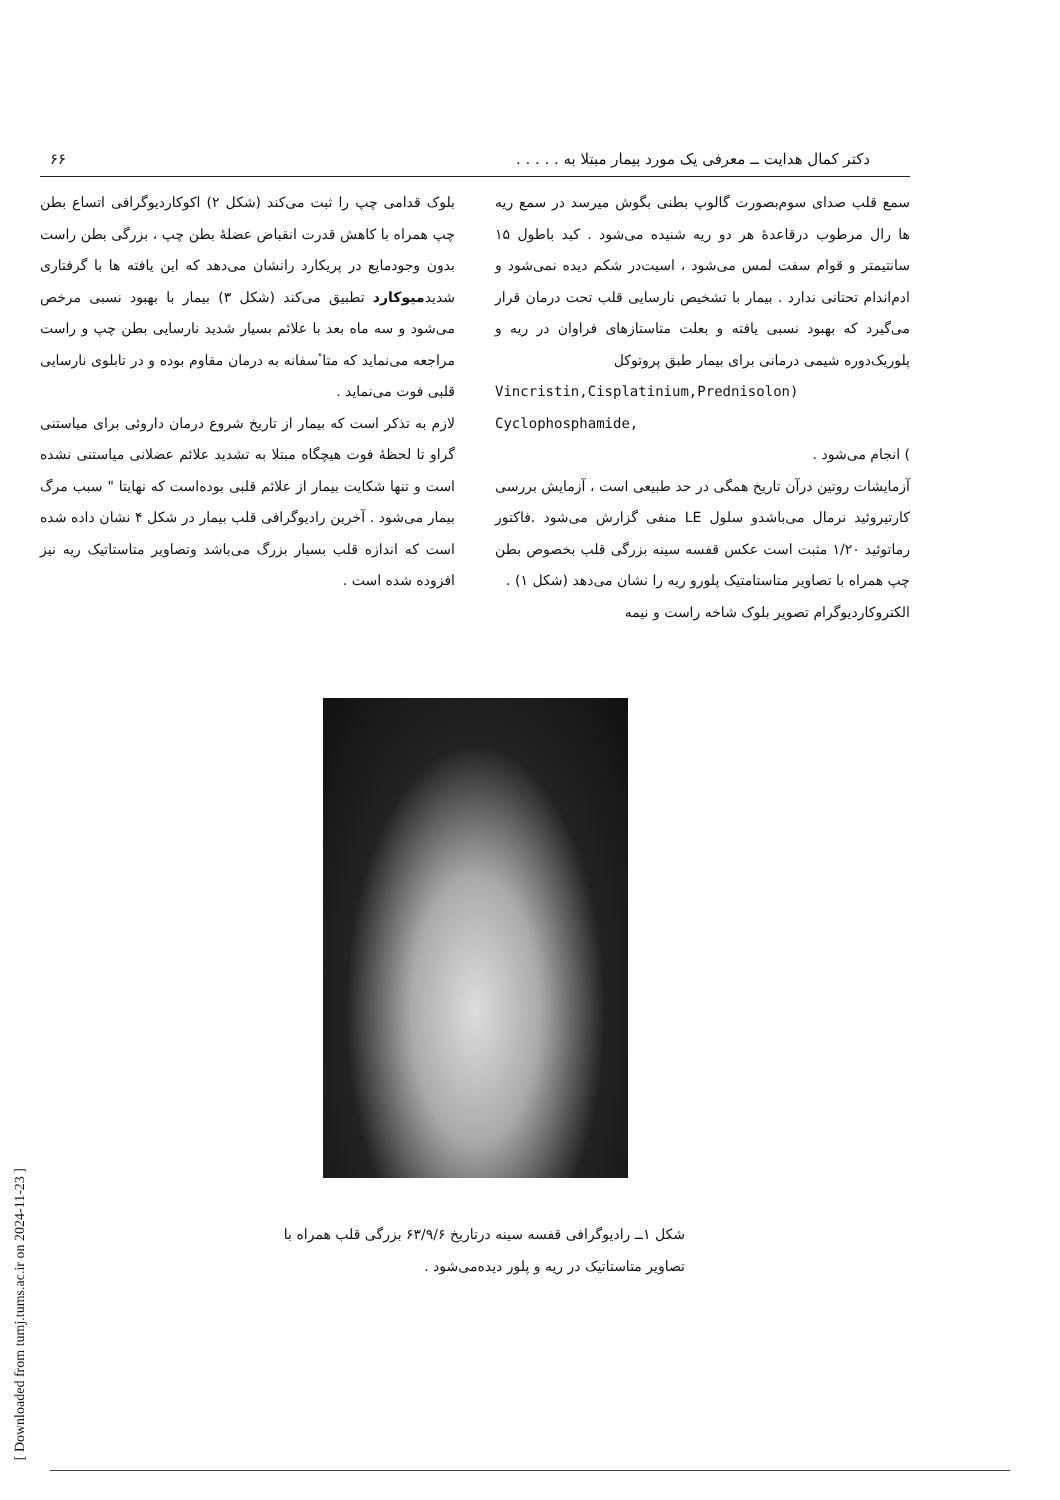دکتر کمال هدایت ــ معرفی یک مورد بیمار مبتلا به . . . . . ۶۶
سمع قلب صدای سوم‌بصورت گالوپ بطنی بگوش میرسد در سمع ریه ها رال مرطوب درقاعدهٔ هر دو ریه شنیده می‌شود . کبد باطول ۱۵ سانتیمتر و قوام سفت لمس می‌شود ، اسیت‌در شکم دیده نمی‌شود و ادم‌اندام تحتانی ندارد . بیمار با تشخیص نارسایی قلب تحت درمان قرار می‌گیرد که بهبود نسبی یافته و بعلت متاستازهای فراوان در ریه و پلوریک‌دوره شیمی درمانی برای بیمار طبق پروتوکل
Vincristin,Cisplatinium,Prednisolon)
Cyclophosphamide,
) انجام می‌شود .
آزمایشات روتین درآن تاریخ همگی در حد طبیعی است ، آزمایش بررسی کارتیروئید نرمال می‌باشدو سلول LE منفی گزارش می‌شود .فاکتور رماتوئید ۱/۲۰ مثبت است عکس قفسه سینه بزرگی قلب بخصوص بطن چپ همراه با تصاویر متاستامتیک پلورو ریه را نشان می‌دهد (شکل ۱) .
الکتروکاردیوگرام تصویر بلوک شاخه راست و نیمه
بلوک قدامی چپ را ثبت می‌کند (شکل ۲) اکوکاردیوگرافی اتساع بطن چپ همراه با کاهش قدرت انقباض عضلهٔ بطن چپ ، بزرگی بطن راست بدون وجودمایع در پریکارد رانشان می‌دهد که این یافته ها با گرفتاری شدیدمیوکارد تطبیق می‌کند (شکل ۳) بیمار با بهبود نسبی مرخص می‌شود و سه ماه بعد با علائم بسیار شدید نارسایی بطن چپ و راست مراجعه می‌نماید که متاٴسفانه به درمان مقاوم بوده و در تابلوی نارسایی قلبی فوت می‌نماید .
لازم به تذکر است که بیمار از تاریخ شروع درمان داروئی برای میاستنی گراو تا لحظهٔ فوت هیچگاه مبتلا به تشدید علائم عضلانی میاستنی نشده است و تنها شکایت بیمار از علائم قلبی بوده‌است که نهایتا " سبب مرگ بیمار می‌شود . آخرین رادیوگرافی قلب بیمار در شکل ۴ نشان داده شده است که اندازه قلب بسیار بزرگ می‌باشد وتصاویر متاستاتیک ریه نیز افزوده شده است .
شکل ۱ــ رادیوگرافی قفسه سینه درتاریخ ۶۳/۹/۶ بزرگی قلب همراه با تصاویر متاستاتیک در ریه و پلور دیده‌می‌شود .
[ Downloaded from tumj.tums.ac.ir on 2024-11-23 ]